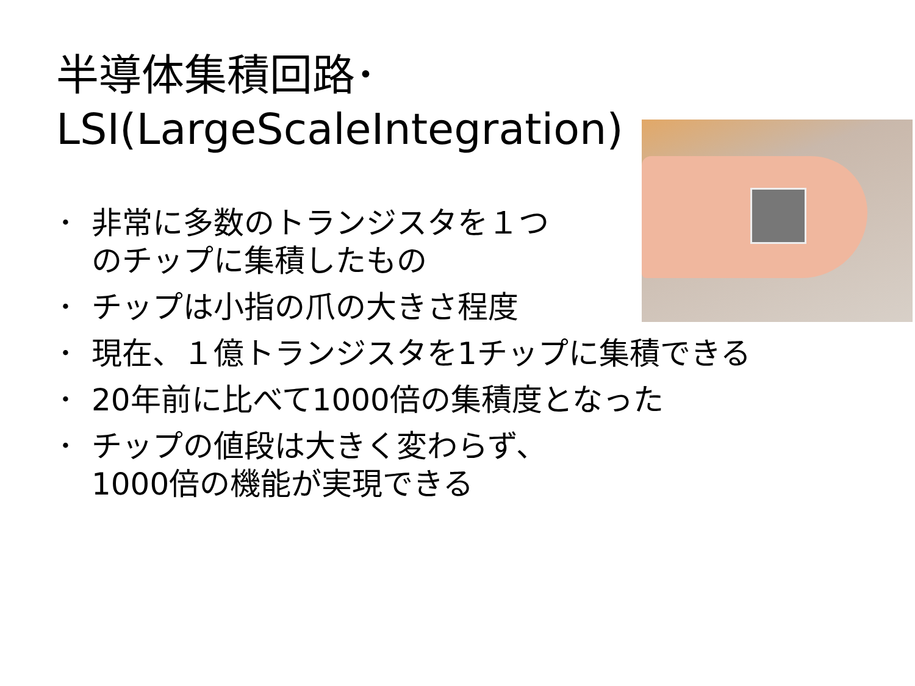半導体集積回路･
LSI(LargeScaleIntegration)
･ 非常に多数のトランジスタを１つ
のチップに集積したもの
･ チップは小指の爪の大きさ程度
･ 現在、１億トランジスタを1チップに集積できる
･ 20年前に比べて1000倍の集積度となった
･ チップの値段は大きく変わらず、
1000倍の機能が実現できる